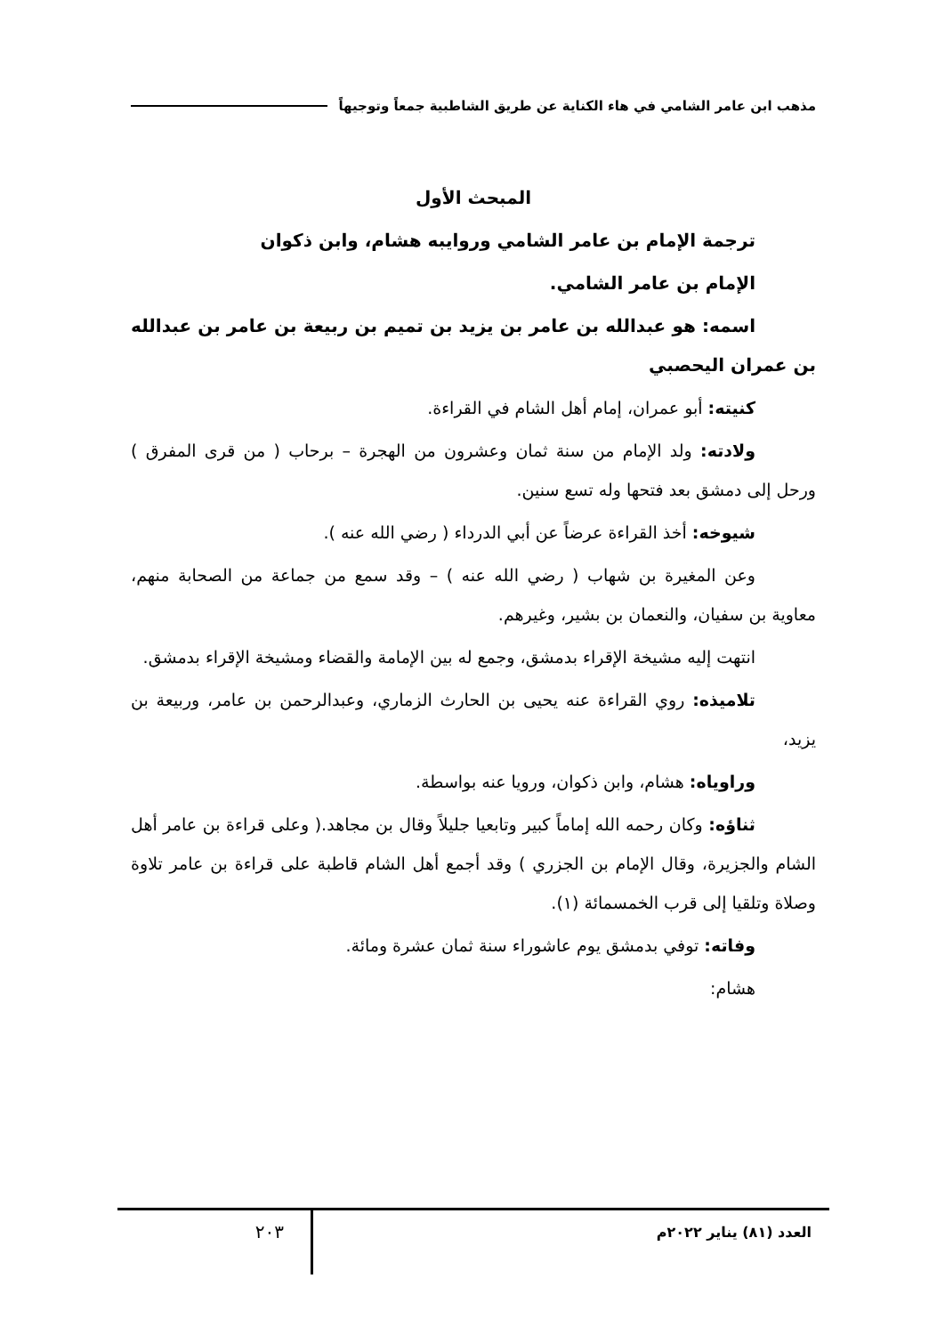مذهب ابن عامر الشامي في هاء الكناية عن طريق الشاطبية جمعاً وتوجيهاً
المبحث الأول
ترجمة الإمام بن عامر الشامي وروايبه هشام، وابن ذكوان
الإمام بن عامر الشامي.
اسمه: هو عبدالله بن عامر بن يزيد بن تميم بن ربيعة بن عامر بن عبدالله بن عمران اليحصبي
كنيته: أبو عمران، إمام أهل الشام في القراءة.
ولادته: ولد الإمام من سنة ثمان وعشرون من الهجرة – برحاب ( من قرى المفرق ) ورحل إلى دمشق بعد فتحها وله تسع سنين.
شيوخه: أخذ القراءة عرضاً عن أبي الدرداء ( رضي الله عنه ).
وعن المغيرة بن شهاب ( رضي الله عنه ) – وقد سمع من جماعة من الصحابة منهم، معاوية بن سفيان، والنعمان بن بشير، وغيرهم.
انتهت إليه مشيخة الإقراء بدمشق، وجمع له بين الإمامة والقضاء ومشيخة الإقراء بدمشق.
تلاميذه: روي القراءة عنه يحيى بن الحارث الزماري، وعبدالرحمن بن عامر، وربيعة بن يزيد،
وراوياه: هشام، وابن ذكوان، ورويا عنه بواسطة.
ثناؤه: وكان رحمه الله إماماً كبير وتابعيا جليلاً وقال بن مجاهد.( وعلى قراءة بن عامر أهل الشام والجزيرة، وقال الإمام بن الجزري ) وقد أجمع أهل الشام قاطبة على قراءة بن عامر تلاوة وصلاة وتلقيا إلى قرب الخمسمائة (١).
وفاته: توفي بدمشق يوم عاشوراء سنة ثمان عشرة ومائة.
هشام:
العدد (٨١) يناير ٢٠٢٢م
٢٠٣